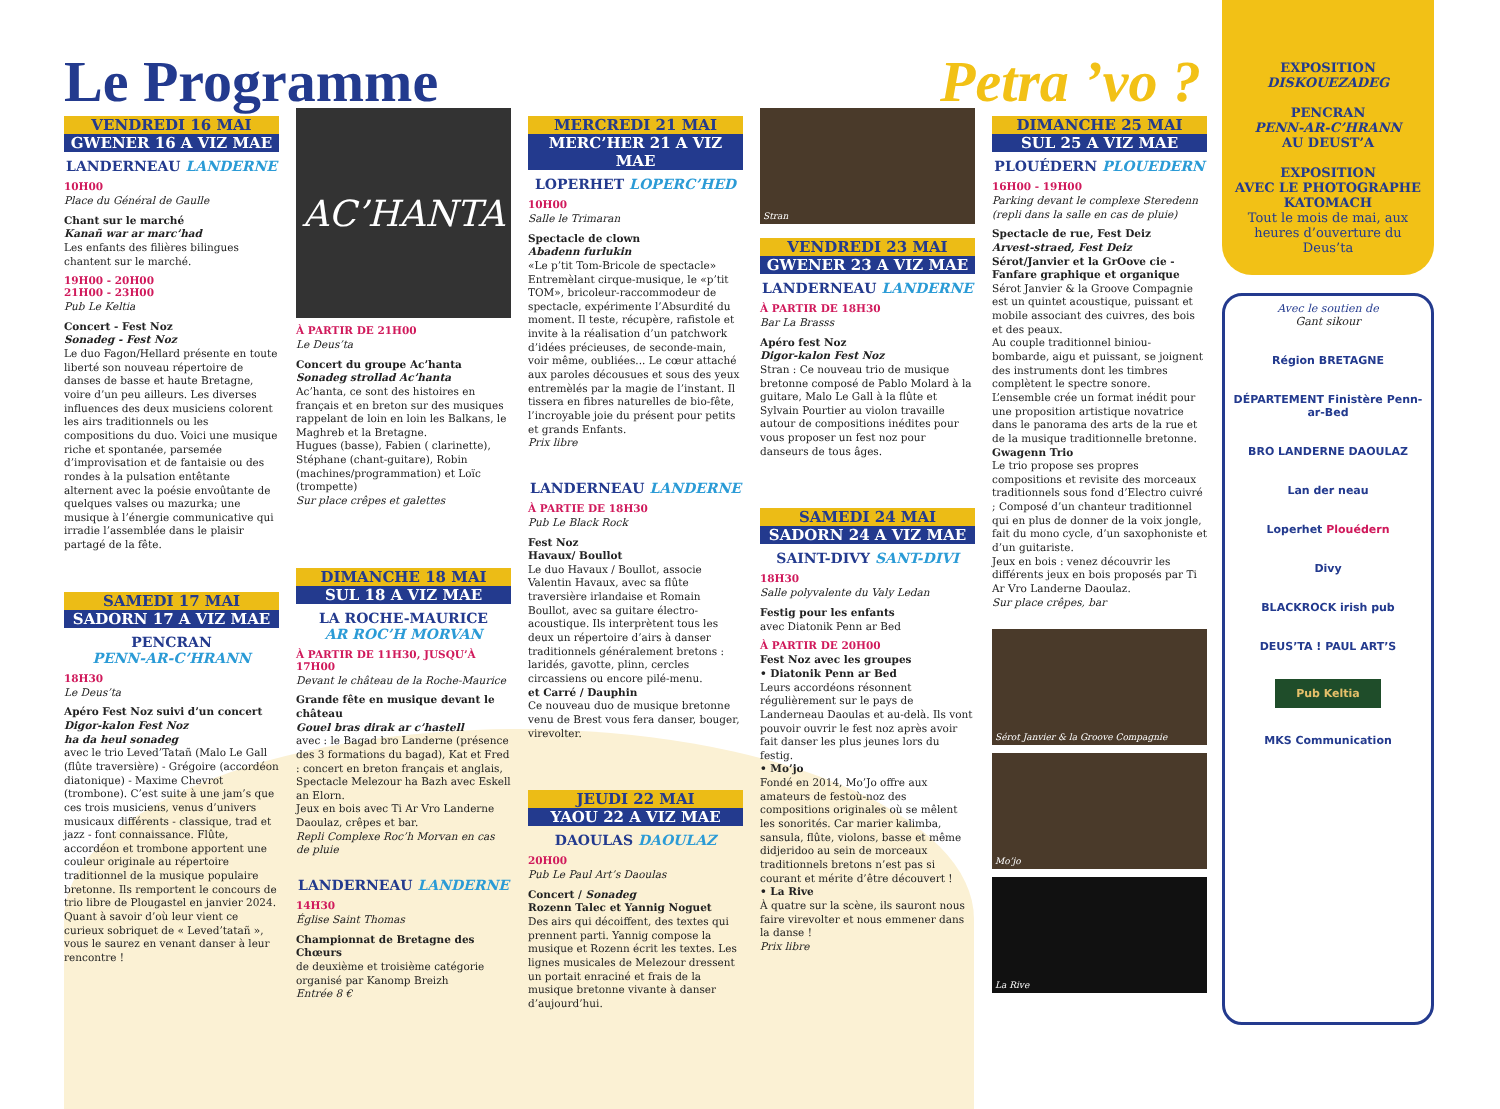Le Programme Petra ’vo ?
VENDREDI 16 MAI
GWENER 16 A VIZ MAE
LANDERNEAU LANDERNE
10H00
Place du Général de Gaulle
Chant sur le marché
Kanañ war ar marc’had
Les enfants des filières bilingues chantent sur le marché.
19H00 - 20H00
21H00 - 23H00
Pub Le Keltia
Concert - Fest Noz
Sonadeg - Fest Noz
Le duo Fagon/Hellard présente en toute liberté son nouveau répertoire de danses de basse et haute Bretagne, voire d’un peu ailleurs. Les diverses influences des deux musiciens colorent les airs traditionnels ou les compositions du duo. Voici une musique riche et spontanée, parsemée d’improvisation et de fantaisie ou des rondes à la pulsation entêtante alternent avec la poésie envoûtante de quelques valses ou mazurka; une musique à l’énergie communicative qui irradie l’assemblée dans le plaisir partagé de la fête.
SAMEDI 17 MAI
SADORN 17 A VIZ MAE
PENCRAN
PENN-AR-C’HRANN
18H30
Le Deus’ta
Apéro Fest Noz suivi d’un concert
Digor-kalon Fest Noz
ha da heul sonadeg
avec le trio Leved’Tatañ (Malo Le Gall (flûte traversière) - Grégoire (accordéon diatonique) - Maxime Chevrot (trombone). C’est suite à une jam’s que ces trois musiciens, venus d’univers musicaux différents - classique, trad et jazz - font connaissance. Flûte, accordéon et trombone apportent une couleur originale au répertoire traditionnel de la musique populaire bretonne. Ils remportent le concours de trio libre de Plougastel en janvier 2024. Quant à savoir d’où leur vient ce curieux sobriquet de « Leved’tatañ », vous le saurez en venant danser à leur rencontre !
AC’HANTA
À PARTIR DE 21H00
Le Deus’ta
Concert du groupe Ac’hanta
Sonadeg strollad Ac’hanta
Ac’hanta, ce sont des histoires en français et en breton sur des musiques rappelant de loin en loin les Balkans, le Maghreb et la Bretagne.
Hugues (basse), Fabien ( clarinette), Stéphane (chant-guitare), Robin (machines/programmation) et Loïc (trompette)
Sur place crêpes et galettes
DIMANCHE 18 MAI
SUL 18 A VIZ MAE
LA ROCHE-MAURICE
AR ROC’H MORVAN
À PARTIR DE 11H30, JUSQU’À 17H00
Devant le château de la Roche-Maurice
Grande fête en musique devant le château
Gouel bras dirak ar c’hastell
avec : le Bagad bro Landerne (présence des 3 formations du bagad), Kat et Fred : concert en breton français et anglais, Spectacle Melezour ha Bazh avec Eskell an Elorn.
Jeux en bois avec Ti Ar Vro Landerne Daoulaz, crêpes et bar.
Repli Complexe Roc’h Morvan en cas de pluie
LANDERNEAU LANDERNE
14H30
Église Saint Thomas
Championnat de Bretagne des Chœurs
de deuxième et troisième catégorie organisé par Kanomp Breizh
Entrée 8 €
MERCREDI 21 MAI
MERC’HER 21 A VIZ MAE
LOPERHET LOPERC’HED
10H00
Salle le Trimaran
Spectacle de clown
Abadenn furlukin
«Le p’tit Tom-Bricole de spectacle» Entremèlant cirque-musique, le «p’tit TOM», bricoleur-raccommodeur de spectacle, expérimente l’Absurdité du moment. Il teste, récupère, rafistole et invite à la réalisation d’un patchwork d’idées précieuses, de seconde-main, voir même, oubliées... Le cœur attaché aux paroles décousues et sous des yeux entremèlés par la magie de l’instant. Il tissera en fibres naturelles de bio-fête, l’incroyable joie du présent pour petits et grands Enfants.
Prix libre
LANDERNEAU LANDERNE
À PARTIE DE 18H30
Pub Le Black Rock
Fest Noz
Havaux/ Boullot
Le duo Havaux / Boullot, associe Valentin Havaux, avec sa flûte traversière irlandaise et Romain Boullot, avec sa guitare électro-acoustique. Ils interprètent tous les deux un répertoire d’airs à danser traditionnels généralement bretons : laridés, gavotte, plinn, cercles circassiens ou encore pilé-menu.
et Carré / Dauphin
Ce nouveau duo de musique bretonne venu de Brest vous fera danser, bouger, virevolter.
JEUDI 22 MAI
YAOU 22 A VIZ MAE
DAOULAS DAOULAZ
20H00
Pub Le Paul Art’s Daoulas
Concert / Sonadeg
Rozenn Talec et Yannig Noguet
Des airs qui décoiffent, des textes qui prennent parti. Yannig compose la musique et Rozenn écrit les textes. Les lignes musicales de Melezour dressent un portait enraciné et frais de la musique bretonne vivante à danser d’aujourd’hui.
Stran
VENDREDI 23 MAI
GWENER 23 A VIZ MAE
LANDERNEAU LANDERNE
À PARTIR DE 18H30
Bar La Brasss
Apéro fest Noz
Digor-kalon Fest Noz
Stran : Ce nouveau trio de musique bretonne composé de Pablo Molard à la guitare, Malo Le Gall à la flûte et Sylvain Pourtier au violon travaille autour de compositions inédites pour vous proposer un fest noz pour danseurs de tous âges.
SAMEDI 24 MAI
SADORN 24 A VIZ MAE
SAINT-DIVY SANT-DIVI
18H30
Salle polyvalente du Valy Ledan
Festig pour les enfants
avec Diatonik Penn ar Bed
À PARTIR DE 20H00
Fest Noz avec les groupes
• Diatonik Penn ar Bed
Leurs accordéons résonnent régulièrement sur le pays de Landerneau Daoulas et au-delà. Ils vont pouvoir ouvrir le fest noz après avoir fait danser les plus jeunes lors du festig.
• Mo’jo
Fondé en 2014, Mo’Jo offre aux amateurs de festoù-noz des compositions originales où se mêlent les sonorités. Car marier kalimba, sansula, flûte, violons, basse et même didjeridoo au sein de morceaux traditionnels bretons n’est pas si courant et mérite d’être découvert !
• La Rive
À quatre sur la scène, ils sauront nous faire virevolter et nous emmener dans la danse !
Prix libre
DIMANCHE 25 MAI
SUL 25 A VIZ MAE
PLOUÉDERN PLOUEDERN
16H00 - 19H00
Parking devant le complexe Steredenn (repli dans la salle en cas de pluie)
Spectacle de rue, Fest Deiz
Arvest-straed, Fest Deiz
Sérot/Janvier et la GrOove cie - Fanfare graphique et organique
Sérot Janvier & la Groove Compagnie est un quintet acoustique, puissant et mobile associant des cuivres, des bois et des peaux.
Au couple traditionnel biniou-bombarde, aigu et puissant, se joignent des instruments dont les timbres complètent le spectre sonore.
L’ensemble crée un format inédit pour une proposition artistique novatrice dans le panorama des arts de la rue et de la musique traditionnelle bretonne.
Gwagenn Trio
Le trio propose ses propres compositions et revisite des morceaux traditionnels sous fond d’Electro cuivré ; Composé d’un chanteur traditionnel qui en plus de donner de la voix jongle, fait du mono cycle, d’un saxophoniste et d’un guitariste.
Jeux en bois : venez découvrir les différents jeux en bois proposés par Ti Ar Vro Landerne Daoulaz.
Sur place crêpes, bar
Sérot Janvier & la Groove Compagnie
Mo’jo
La Rive
EXPOSITION
DISKOUEZADEG
PENCRAN
PENN-AR-C’HRANN
AU DEUST’A
EXPOSITION
AVEC LE PHOTOGRAPHE
KATOMACH
Tout le mois de mai, aux heures d’ouverture du Deus’ta
Avec le soutien de
Gant sikour
Région BRETAGNE
DÉPARTEMENT Finistère Penn-ar-Bed
BRO LANDERNE DAOULAZ
Lan der neau
Loperhet Plouédern
Divy
BLACKROCK irish pub
DEUS’TA ! PAUL ART’S
Pub Keltia
MKS Communication